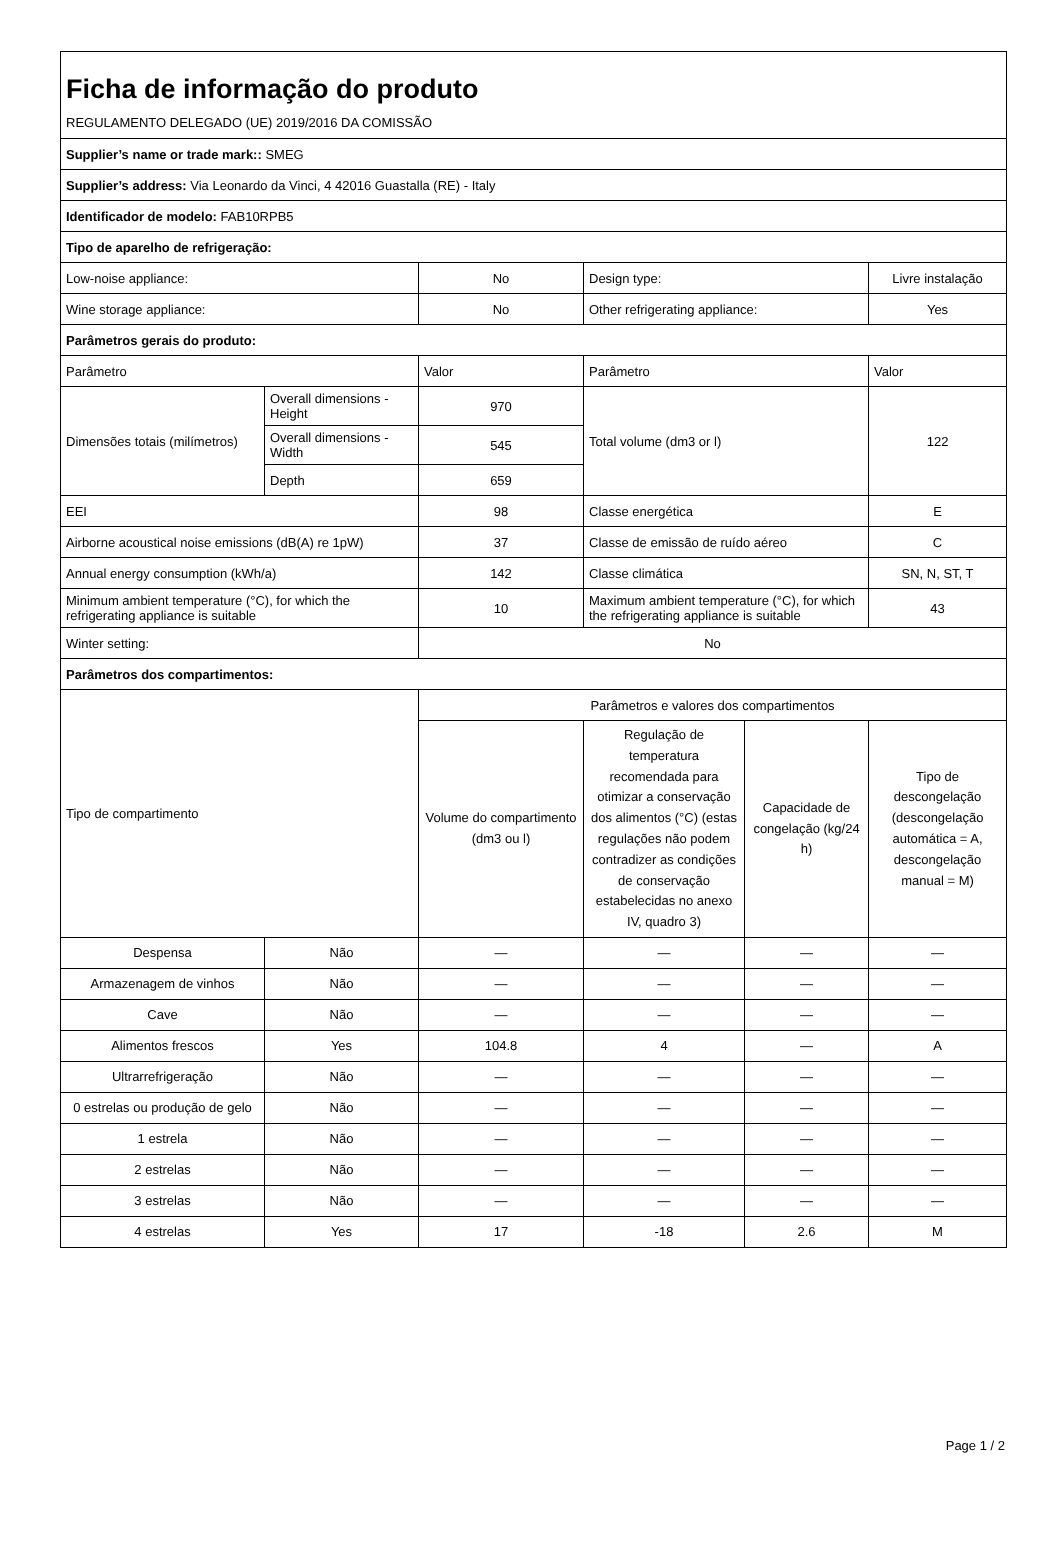| Ficha de informação do produto REGULAMENTO DELEGADO (UE) 2019/2016 DA COMISSÃO | | | | | |
| Supplier’s name or trade mark:: SMEG | | | | | |
| Supplier’s address: Via Leonardo da Vinci, 4 42016 Guastalla (RE) - Italy | | | | | |
| Identificador de modelo: FAB10RPB5 | | | | | |
| Tipo de aparelho de refrigeração: | | | | | |
| Low-noise appliance: | | No | Design type: | | Livre instalação |
| Wine storage appliance: | | No | Other refrigerating appliance: | | Yes |
| Parâmetros gerais do produto: | | | | | |
| Parâmetro | | Valor | Parâmetro | | Valor |
| Dimensões totais (milímetros) | Overall dimensions - Height | 970 | Total volume (dm3 or l) | | 122 |
| | Overall dimensions - Width | 545 | | | |
| | Depth | 659 | | | |
| EEI | | 98 | Classe energética | | E |
| Airborne acoustical noise emissions (dB(A) re 1pW) | | 37 | Classe de emissão de ruído aéreo | | C |
| Annual energy consumption (kWh/a) | | 142 | Classe climática | | SN, N, ST, T |
| Minimum ambient temperature (°C), for which the refrigerating appliance is suitable | | 10 | Maximum ambient temperature (°C), for which the refrigerating appliance is suitable | | 43 |
| Winter setting: | | No | | | |
| Parâmetros dos compartimentos: | | | | | |
| Tipo de compartimento | | Parâmetros e valores dos compartimentos | | | |
| | | Volume do compartimento (dm3 ou l) | Regulação de temperatura recomendada para otimizar a conservação dos alimentos (°C) (estas regulações não podem contradizer as condições de conservação estabelecidas no anexo IV, quadro 3) | Capacidade de congelação (kg/24 h) | Tipo de descongelação (descongelação automática = A, descongelação manual = M) |
| Despensa | Não | — | — | — | — |
| Armazenagem de vinhos | Não | — | — | — | — |
| Cave | Não | — | — | — | — |
| Alimentos frescos | Yes | 104.8 | 4 | — | A |
| Ultrarrefrigeração | Não | — | — | — | — |
| 0 estrelas ou produção de gelo | Não | — | — | — | — |
| 1 estrela | Não | — | — | — | — |
| 2 estrelas | Não | — | — | — | — |
| 3 estrelas | Não | — | — | — | — |
| 4 estrelas | Yes | 17 | -18 | 2.6 | M |
Page 1 / 2